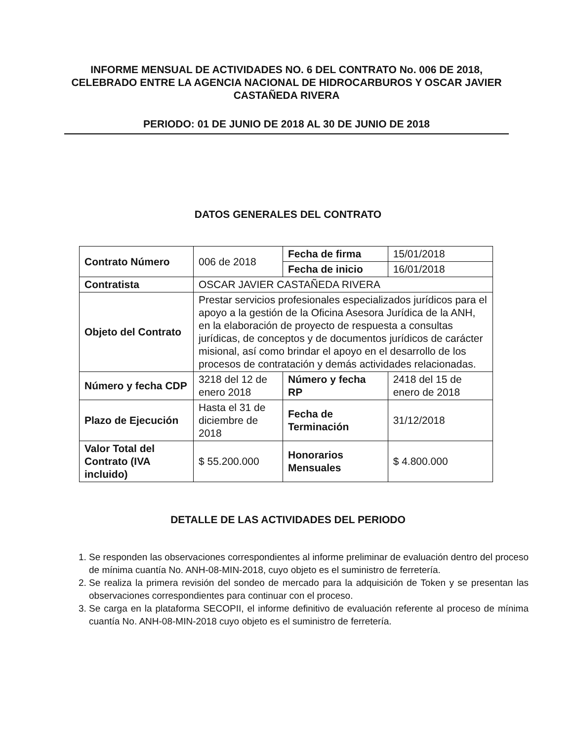INFORME MENSUAL DE ACTIVIDADES NO. 6 DEL CONTRATO No. 006 DE 2018, CELEBRADO ENTRE LA AGENCIA NACIONAL DE HIDROCARBUROS Y OSCAR JAVIER CASTAÑEDA RIVERA
PERIODO: 01 DE JUNIO DE 2018 AL 30 DE JUNIO DE 2018
DATOS GENERALES DEL CONTRATO
| Contrato Número | 006 de 2018 | Fecha de firma | 15/01/2018 |
| | | Fecha de inicio | 16/01/2018 |
| Contratista | OSCAR JAVIER CASTAÑEDA RIVERA | | |
| Objeto del Contrato | Prestar servicios profesionales especializados jurídicos para el apoyo a la gestión de la Oficina Asesora Jurídica de la ANH, en la elaboración de proyecto de respuesta a consultas jurídicas, de conceptos y de documentos jurídicos de carácter misional, así como brindar el apoyo en el desarrollo de los procesos de contratación y demás actividades relacionadas. | | |
| Número y fecha CDP | 3218 del 12 de enero 2018 | Número y fecha RP | 2418 del 15 de enero de 2018 |
| Plazo de Ejecución | Hasta el 31 de diciembre de 2018 | Fecha de Terminación | 31/12/2018 |
| Valor Total del Contrato (IVA incluido) | $ 55.200.000 | Honorarios Mensuales | $ 4.800.000 |
DETALLE DE LAS ACTIVIDADES DEL PERIODO
1. Se responden las observaciones correspondientes al informe preliminar de evaluación dentro del proceso de mínima cuantía No. ANH-08-MIN-2018, cuyo objeto es el suministro de ferretería.
2. Se realiza la primera revisión del sondeo de mercado para la adquisición de Token y se presentan las observaciones correspondientes para continuar con el proceso.
3. Se carga en la plataforma SECOPII, el informe definitivo de evaluación referente al proceso de mínima cuantía No. ANH-08-MIN-2018 cuyo objeto es el suministro de ferretería.